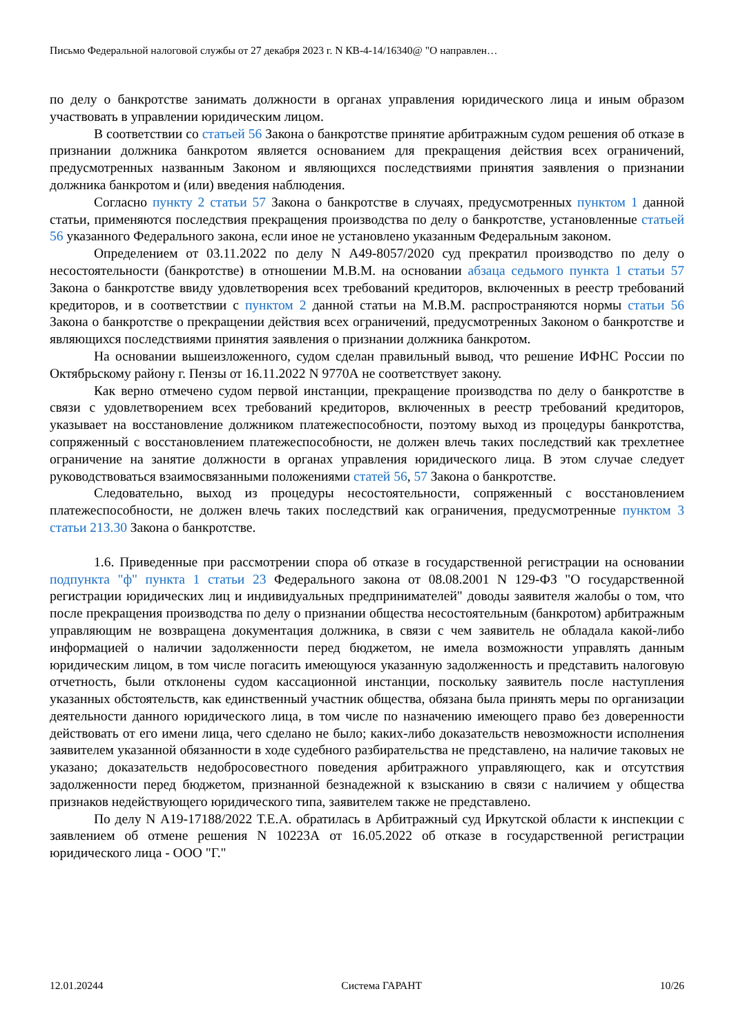Письмо Федеральной налоговой службы от 27 декабря 2023 г. N КВ-4-14/16340@ "О направлен…
по делу о банкротстве занимать должности в органах управления юридического лица и иным образом участвовать в управлении юридическим лицом.
В соответствии со статьей 56 Закона о банкротстве принятие арбитражным судом решения об отказе в признании должника банкротом является основанием для прекращения действия всех ограничений, предусмотренных названным Законом и являющихся последствиями принятия заявления о признании должника банкротом и (или) введения наблюдения.
Согласно пункту 2 статьи 57 Закона о банкротстве в случаях, предусмотренных пунктом 1 данной статьи, применяются последствия прекращения производства по делу о банкротстве, установленные статьей 56 указанного Федерального закона, если иное не установлено указанным Федеральным законом.
Определением от 03.11.2022 по делу N А49-8057/2020 суд прекратил производство по делу о несостоятельности (банкротстве) в отношении М.В.М. на основании абзаца седьмого пункта 1 статьи 57 Закона о банкротстве ввиду удовлетворения всех требований кредиторов, включенных в реестр требований кредиторов, и в соответствии с пунктом 2 данной статьи на М.В.М. распространяются нормы статьи 56 Закона о банкротстве о прекращении действия всех ограничений, предусмотренных Законом о банкротстве и являющихся последствиями принятия заявления о признании должника банкротом.
На основании вышеизложенного, судом сделан правильный вывод, что решение ИФНС России по Октябрьскому району г. Пензы от 16.11.2022 N 9770А не соответствует закону.
Как верно отмечено судом первой инстанции, прекращение производства по делу о банкротстве в связи с удовлетворением всех требований кредиторов, включенных в реестр требований кредиторов, указывает на восстановление должником платежеспособности, поэтому выход из процедуры банкротства, сопряженный с восстановлением платежеспособности, не должен влечь таких последствий как трехлетнее ограничение на занятие должности в органах управления юридического лица. В этом случае следует руководствоваться взаимосвязанными положениями статей 56, 57 Закона о банкротстве.
Следовательно, выход из процедуры несостоятельности, сопряженный с восстановлением платежеспособности, не должен влечь таких последствий как ограничения, предусмотренные пунктом 3 статьи 213.30 Закона о банкротстве.
1.6. Приведенные при рассмотрении спора об отказе в государственной регистрации на основании подпункта "ф" пункта 1 статьи 23 Федерального закона от 08.08.2001 N 129-ФЗ "О государственной регистрации юридических лиц и индивидуальных предпринимателей" доводы заявителя жалобы о том, что после прекращения производства по делу о признании общества несостоятельным (банкротом) арбитражным управляющим не возвращена документация должника, в связи с чем заявитель не обладала какой-либо информацией о наличии задолженности перед бюджетом, не имела возможности управлять данным юридическим лицом, в том числе погасить имеющуюся указанную задолженность и представить налоговую отчетность, были отклонены судом кассационной инстанции, поскольку заявитель после наступления указанных обстоятельств, как единственный участник общества, обязана была принять меры по организации деятельности данного юридического лица, в том числе по назначению имеющего право без доверенности действовать от его имени лица, чего сделано не было; каких-либо доказательств невозможности исполнения заявителем указанной обязанности в ходе судебного разбирательства не представлено, на наличие таковых не указано; доказательств недобросовестного поведения арбитражного управляющего, как и отсутствия задолженности перед бюджетом, признанной безнадежной к взысканию в связи с наличием у общества признаков недействующего юридического типа, заявителем также не представлено.
По делу N А19-17188/2022 Т.Е.А. обратилась в Арбитражный суд Иркутской области к инспекции с заявлением об отмене решения N 10223А от 16.05.2022 об отказе в государственной регистрации юридического лица - ООО "Г."
12.01.20244 Система ГАРАНТ 10/26